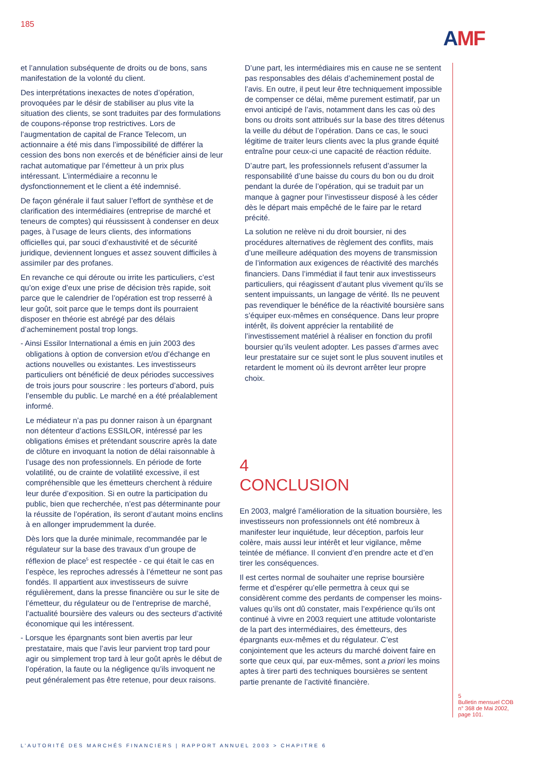185
AMF
et l’annulation subséquente de droits ou de bons, sans manifestation de la volonté du client.
Des interprétations inexactes de notes d’opération, provoquées par le désir de stabiliser au plus vite la situation des clients, se sont traduites par des formulations de coupons-réponse trop restrictives. Lors de l’augmentation de capital de France Telecom, un actionnaire a été mis dans l’impossibilité de différer la cession des bons non exercés et de bénéficier ainsi de leur rachat automatique par l’émetteur à un prix plus intéressant. L’intermédiaire a reconnu le dysfonctionnement et le client a été indemnisé.
De façon générale il faut saluer l’effort de synthèse et de clarification des intermédiaires (entreprise de marché et teneurs de comptes) qui réussissent à condenser en deux pages, à l’usage de leurs clients, des informations officielles qui, par souci d’exhaustivité et de sécurité juridique, deviennent longues et assez souvent difficiles à assimiler par des profanes.
En revanche ce qui déroute ou irrite les particuliers, c’est qu’on exige d’eux une prise de décision très rapide, soit parce que le calendrier de l’opération est trop resserré à leur goût, soit parce que le temps dont ils pourraient disposer en théorie est abrégé par des délais d’acheminement postal trop longs.
- Ainsi Essilor International a émis en juin 2003 des obligations à option de conversion et/ou d’échange en actions nouvelles ou existantes. Les investisseurs particuliers ont bénéficié de deux périodes successives de trois jours pour souscrire : les porteurs d’abord, puis l’ensemble du public. Le marché en a été préalablement informé.
Le médiateur n’a pas pu donner raison à un épargnant non détenteur d’actions ESSILOR, intéressé par les obligations émises et prétendant souscrire après la date de clôture en invoquant la notion de délai raisonnable à l’usage des non professionnels. En période de forte volatilité, ou de crainte de volatilité excessive, il est compréhensible que les émetteurs cherchent à réduire leur durée d’exposition. Si en outre la participation du public, bien que recherchée, n’est pas déterminante pour la réussite de l’opération, ils seront d’autant moins enclins à en allonger imprudemment la durée.
Dès lors que la durée minimale, recommandée par le régulateur sur la base des travaux d’un groupe de réflexion de place<sup>5</sup> est respectée - ce qui était le cas en l’espèce, les reproches adressés à l’émetteur ne sont pas fondés. Il appartient aux investisseurs de suivre régulièrement, dans la presse financière ou sur le site de l’émetteur, du régulateur ou de l’entreprise de marché, l’actualité boursière des valeurs ou des secteurs d’activité économique qui les intéressent.
- Lorsque les épargnants sont bien avertis par leur prestataire, mais que l’avis leur parvient trop tard pour agir ou simplement trop tard à leur goût après le début de l’opération, la faute ou la négligence qu’ils invoquent ne peut généralement pas être retenue, pour deux raisons.
D’une part, les intermédiaires mis en cause ne se sentent pas responsables des délais d’acheminement postal de l’avis. En outre, il peut leur être techniquement impossible de compenser ce délai, même purement estimatif, par un envoi anticipé de l’avis, notamment dans les cas où des bons ou droits sont attribués sur la base des titres détenus la veille du début de l’opération. Dans ce cas, le souci légitime de traiter leurs clients avec la plus grande équité entraîne pour ceux-ci une capacité de réaction réduite.
D’autre part, les professionnels refusent d’assumer la responsabilité d’une baisse du cours du bon ou du droit pendant la durée de l’opération, qui se traduit par un manque à gagner pour l’investisseur disposé à les céder dès le départ mais empêché de le faire par le retard précité.
La solution ne relève ni du droit boursier, ni des procédures alternatives de règlement des conflits, mais d’une meilleure adéquation des moyens de transmission de l’information aux exigences de réactivité des marchés financiers. Dans l’immédiat il faut tenir aux investisseurs particuliers, qui réagissent d’autant plus vivement qu’ils se sentent impuissants, un langage de vérité. Ils ne peuvent pas revendiquer le bénéfice de la réactivité boursière sans s’équiper eux-mêmes en conséquence. Dans leur propre intérêt, ils doivent apprécier la rentabilité de l’investissement matériel à réaliser en fonction du profil boursier qu’ils veulent adopter. Les passes d’armes avec leur prestataire sur ce sujet sont le plus souvent inutiles et retardent le moment où ils devront arrêter leur propre choix.
4
CONCLUSION
En 2003, malgré l’amélioration de la situation boursière, les investisseurs non professionnels ont été nombreux à manifester leur inquiétude, leur déception, parfois leur colère, mais aussi leur intérêt et leur vigilance, même teintée de méfiance. Il convient d’en prendre acte et d’en tirer les conséquences.
Il est certes normal de souhaiter une reprise boursière ferme et d’espérer qu’elle permettra à ceux qui se considèrent comme des perdants de compenser les moins-values qu’ils ont dû constater, mais l’expérience qu’ils ont continué à vivre en 2003 requiert une attitude volontariste de la part des intermédiaires, des émetteurs, des épargnants eux-mêmes et du régulateur. C’est conjointement que les acteurs du marché doivent faire en sorte que ceux qui, par eux-mêmes, sont a priori les moins aptes à tirer parti des techniques boursières se sentent partie prenante de l’activité financière.
5
Bulletin mensuel COB
n° 368 de Mai 2002,
page 101.
L’AUTORITÉ DES MARCHÉS FINANCIERS | RAPPORT ANNUEL 2003 > CHAPITRE 6